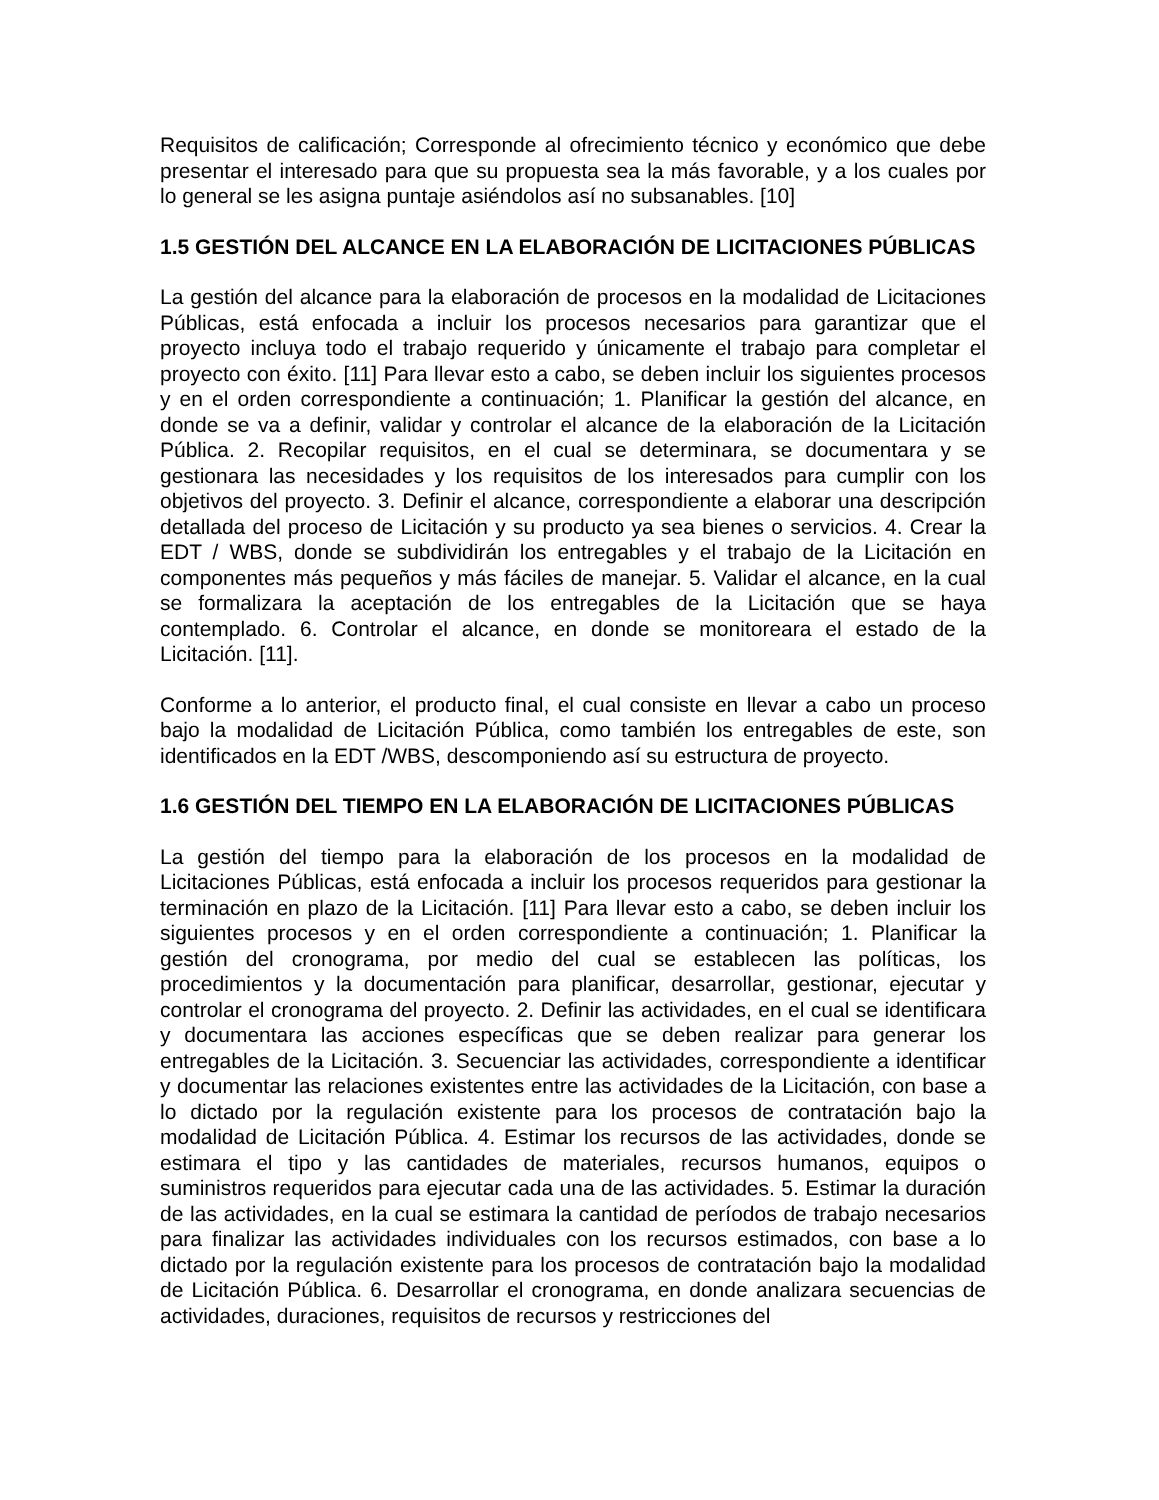Requisitos de calificación; Corresponde al ofrecimiento técnico y económico que debe presentar el interesado para que su propuesta sea la más favorable, y a los cuales por lo general se les asigna puntaje asiéndolos así no subsanables. [10]
1.5 GESTIÓN DEL ALCANCE EN LA ELABORACIÓN DE LICITACIONES PÚBLICAS
La gestión del alcance para la elaboración de procesos en la modalidad de Licitaciones Públicas, está enfocada a incluir los procesos necesarios para garantizar que el proyecto incluya todo el trabajo requerido y únicamente el trabajo para completar el proyecto con éxito. [11] Para llevar esto a cabo, se deben incluir los siguientes procesos y en el orden correspondiente a continuación; 1. Planificar la gestión del alcance, en donde se va a definir, validar y controlar el alcance de la elaboración de la Licitación Pública. 2. Recopilar requisitos, en el cual se determinara, se documentara y se gestionara las necesidades y los requisitos de los interesados para cumplir con los objetivos del proyecto. 3. Definir el alcance, correspondiente a elaborar una descripción detallada del proceso de Licitación y su producto ya sea bienes o servicios. 4. Crear la EDT / WBS, donde se subdividirán los entregables y el trabajo de la Licitación en componentes más pequeños y más fáciles de manejar. 5. Validar el alcance, en la cual se formalizara la aceptación de los entregables de la Licitación que se haya contemplado. 6. Controlar el alcance, en donde se monitoreara el estado de la Licitación. [11].
Conforme a lo anterior, el producto final, el cual consiste en llevar a cabo un proceso bajo la modalidad de Licitación Pública, como también los entregables de este, son identificados en la EDT /WBS, descomponiendo así su estructura de proyecto.
1.6 GESTIÓN DEL TIEMPO EN LA ELABORACIÓN DE LICITACIONES PÚBLICAS
La gestión del tiempo para la elaboración de los procesos en la modalidad de Licitaciones Públicas, está enfocada a incluir los procesos requeridos para gestionar la terminación en plazo de la Licitación. [11] Para llevar esto a cabo, se deben incluir los siguientes procesos y en el orden correspondiente a continuación; 1. Planificar la gestión del cronograma, por medio del cual se establecen las políticas, los procedimientos y la documentación para planificar, desarrollar, gestionar, ejecutar y controlar el cronograma del proyecto. 2. Definir las actividades, en el cual se identificara y documentara las acciones específicas que se deben realizar para generar los entregables de la Licitación. 3. Secuenciar las actividades, correspondiente a identificar y documentar las relaciones existentes entre las actividades de la Licitación, con base a lo dictado por la regulación existente para los procesos de contratación bajo la modalidad de Licitación Pública. 4. Estimar los recursos de las actividades, donde se estimara el tipo y las cantidades de materiales, recursos humanos, equipos o suministros requeridos para ejecutar cada una de las actividades. 5. Estimar la duración de las actividades, en la cual se estimara la cantidad de períodos de trabajo necesarios para finalizar las actividades individuales con los recursos estimados, con base a lo dictado por la regulación existente para los procesos de contratación bajo la modalidad de Licitación Pública. 6. Desarrollar el cronograma, en donde analizara secuencias de actividades, duraciones, requisitos de recursos y restricciones del